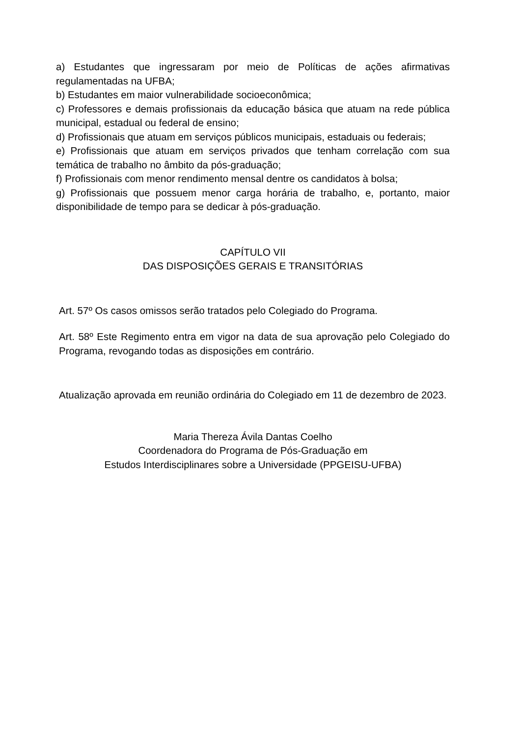a) Estudantes que ingressaram por meio de Políticas de ações afirmativas regulamentadas na UFBA;
b) Estudantes em maior vulnerabilidade socioeconômica;
c) Professores e demais profissionais da educação básica que atuam na rede pública municipal, estadual ou federal de ensino;
d) Profissionais que atuam em serviços públicos municipais, estaduais ou federais;
e) Profissionais que atuam em serviços privados que tenham correlação com sua temática de trabalho no âmbito da pós-graduação;
f) Profissionais com menor rendimento mensal dentre os candidatos à bolsa;
g) Profissionais que possuem menor carga horária de trabalho, e, portanto, maior disponibilidade de tempo para se dedicar à pós-graduação.
CAPÍTULO VII
DAS DISPOSIÇÕES GERAIS E TRANSITÓRIAS
Art. 57º Os casos omissos serão tratados pelo Colegiado do Programa.
Art. 58º Este Regimento entra em vigor na data de sua aprovação pelo Colegiado do Programa, revogando todas as disposições em contrário.
Atualização aprovada em reunião ordinária do Colegiado em 11 de dezembro de 2023.
Maria Thereza Ávila Dantas Coelho
Coordenadora do Programa de Pós-Graduação em
Estudos Interdisciplinares sobre a Universidade (PPGEISU-UFBA)